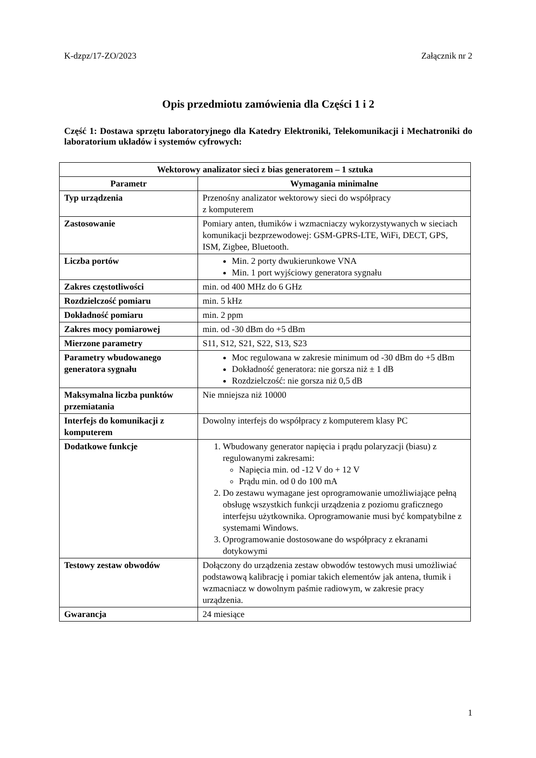K-dzpz/17-ZO/2023 Załącznik nr 2
Opis przedmiotu zamówienia dla Części 1 i 2
Część 1: Dostawa sprzętu laboratoryjnego dla Katedry Elektroniki, Telekomunikacji i Mechatroniki do laboratorium układów i systemów cyfrowych:
| Wektorowy analizator sieci z bias generatorem – 1 sztuka | |
| --- | --- |
| Parametr | Wymagania minimalne |
| Typ urządzenia | Przenośny analizator wektorowy sieci do współpracy z komputerem |
| Zastosowanie | Pomiary anten, tłumików i wzmacniaczy wykorzystywanych w sieciach komunikacji bezprzewodowej: GSM-GPRS-LTE, WiFi, DECT, GPS, ISM, Zigbee, Bluetooth. |
| Liczba portów | Min. 2 porty dwukierunkowe VNA Min. 1 port wyjściowy generatora sygnału |
| Zakres częstotliwości | min. od 400 MHz do 6 GHz |
| Rozdzielczość pomiaru | min. 5 kHz |
| Dokładność pomiaru | min. 2 ppm |
| Zakres mocy pomiarowej | min. od -30 dBm do +5 dBm |
| Mierzone parametry | S11, S12, S21, S22, S13, S23 |
| Parametry wbudowanego generatora sygnału | Moc regulowana w zakresie minimum od -30 dBm do +5 dBm Dokładność generatora: nie gorsza niż ± 1 dB Rozdzielczość: nie gorsza niż 0,5 dB |
| Maksymalna liczba punktów przemiatania | Nie mniejsza niż 10000 |
| Interfejs do komunikacji z komputerem | Dowolny interfejs do współpracy z komputerem klasy PC |
| Dodatkowe funkcje | 1. Wbudowany generator napięcia i prądu polaryzacji (biasu) z regulowanymi zakresami: Napięcia min. od -12 V do + 12 V Prądu min. od 0 do 100 mA 2. Do zestawu wymagane jest oprogramowanie umożliwiające pełną obsługę wszystkich funkcji urządzenia z poziomu graficznego interfejsu użytkownika. Oprogramowanie musi być kompatybilne z systemami Windows. 3. Oprogramowanie dostosowane do współpracy z ekranami dotykowymi |
| Testowy zestaw obwodów | Dołączony do urządzenia zestaw obwodów testowych musi umożliwiać podstawową kalibrację i pomiar takich elementów jak antena, tłumik i wzmacniacz w dowolnym paśmie radiowym, w zakresie pracy urządzenia. |
| Gwarancja | 24 miesiące |
1